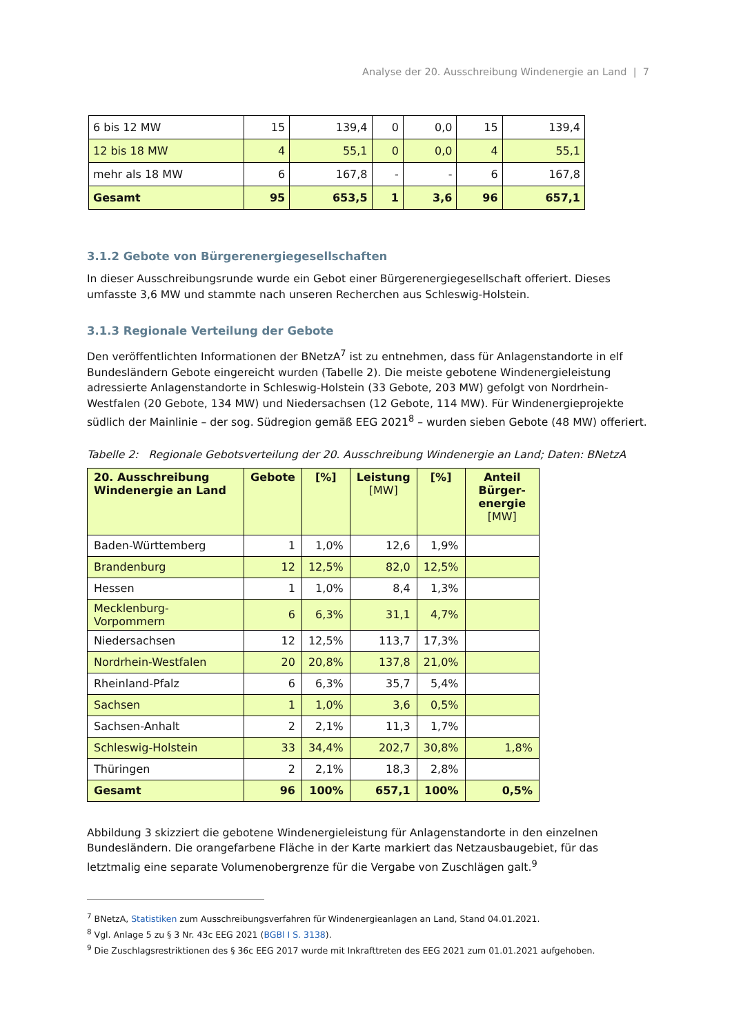Analyse der 20. Ausschreibung Windenergie an Land | 7
| 6 bis 12 MW | 15 | 139,4 | 0 | 0,0 | 15 | 139,4 |
| 12 bis 18 MW | 4 | 55,1 | 0 | 0,0 | 4 | 55,1 |
| mehr als 18 MW | 6 | 167,8 | - | - | 6 | 167,8 |
| Gesamt | 95 | 653,5 | 1 | 3,6 | 96 | 657,1 |
3.1.2 Gebote von Bürgerenergiegesellschaften
In dieser Ausschreibungsrunde wurde ein Gebot einer Bürgerenergiegesellschaft offeriert. Dieses umfasste 3,6 MW und stammte nach unseren Recherchen aus Schleswig-Holstein.
3.1.3 Regionale Verteilung der Gebote
Den veröffentlichten Informationen der BNetzA<sup>7</sup> ist zu entnehmen, dass für Anlagenstandorte in elf Bundesländern Gebote eingereicht wurden (Tabelle 2). Die meiste gebotene Windenergieleistung adressierte Anlagenstandorte in Schleswig-Holstein (33 Gebote, 203 MW) gefolgt von Nordrhein-Westfalen (20 Gebote, 134 MW) und Niedersachsen (12 Gebote, 114 MW). Für Windenergieprojekte südlich der Mainlinie – der sog. Südregion gemäß EEG 2021<sup>8</sup> – wurden sieben Gebote (48 MW) offeriert.
Tabelle 2: Regionale Gebotsverteilung der 20. Ausschreibung Windenergie an Land; Daten: BNetzA
| 20. Ausschreibung Windenergie an Land | Gebote | [%] | Leistung [MW] | [%] | Anteil Bürger-energie [MW] |
| --- | --- | --- | --- | --- | --- |
| Baden-Württemberg | 1 | 1,0% | 12,6 | 1,9% | |
| Brandenburg | 12 | 12,5% | 82,0 | 12,5% | |
| Hessen | 1 | 1,0% | 8,4 | 1,3% | |
| Mecklenburg-Vorpommern | 6 | 6,3% | 31,1 | 4,7% | |
| Niedersachsen | 12 | 12,5% | 113,7 | 17,3% | |
| Nordrhein-Westfalen | 20 | 20,8% | 137,8 | 21,0% | |
| Rheinland-Pfalz | 6 | 6,3% | 35,7 | 5,4% | |
| Sachsen | 1 | 1,0% | 3,6 | 0,5% | |
| Sachsen-Anhalt | 2 | 2,1% | 11,3 | 1,7% | |
| Schleswig-Holstein | 33 | 34,4% | 202,7 | 30,8% | 1,8% |
| Thüringen | 2 | 2,1% | 18,3 | 2,8% | |
| Gesamt | 96 | 100% | 657,1 | 100% | 0,5% |
Abbildung 3 skizziert die gebotene Windenergieleistung für Anlagenstandorte in den einzelnen Bundesländern. Die orangefarbene Fläche in der Karte markiert das Netzausbaugebiet, für das letztmalig eine separate Volumenobergrenze für die Vergabe von Zuschlägen galt.<sup>9</sup>
<sup>7</sup> BNetzA, Statistiken zum Ausschreibungsverfahren für Windenergieanlagen an Land, Stand 04.01.2021.
<sup>8</sup> Vgl. Anlage 5 zu § 3 Nr. 43c EEG 2021 (BGBl I S. 3138).
<sup>9</sup> Die Zuschlagsrestriktionen des § 36c EEG 2017 wurde mit Inkrafttreten des EEG 2021 zum 01.01.2021 aufgehoben.